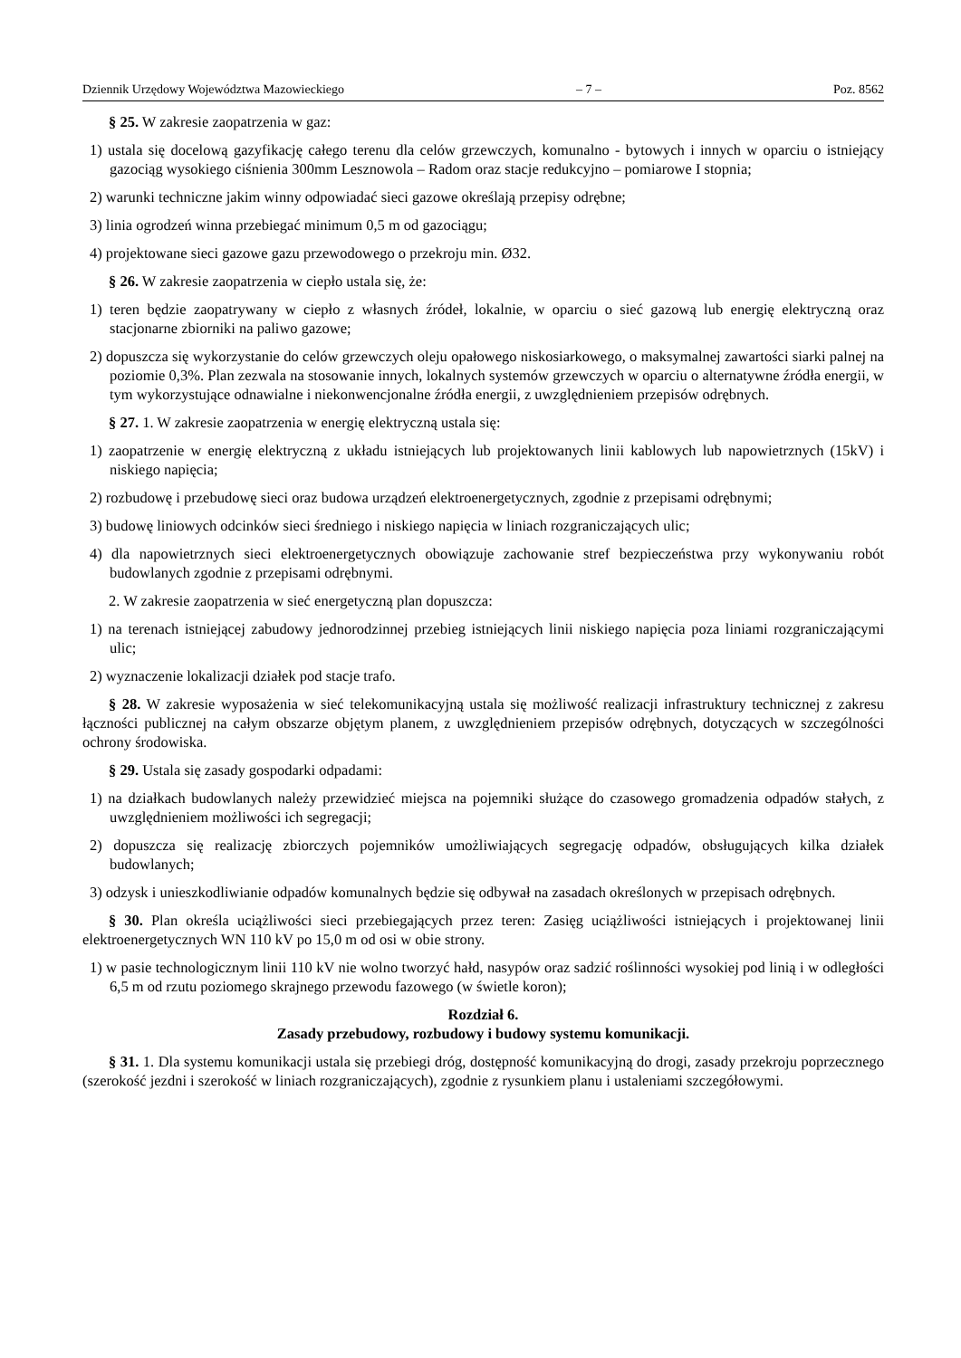Dziennik Urzędowy Województwa Mazowieckiego – 7 – Poz. 8562
§ 25. W zakresie zaopatrzenia w gaz:
1) ustala się docelową gazyfikację całego terenu dla celów grzewczych, komunalno - bytowych i innych w oparciu o istniejący gazociąg wysokiego ciśnienia 300mm Lesznowola – Radom oraz stacje redukcyjno – pomiarowe I stopnia;
2) warunki techniczne jakim winny odpowiadać sieci gazowe określają przepisy odrębne;
3) linia ogrodzeń winna przebiegać minimum 0,5 m od gazociągu;
4) projektowane sieci gazowe gazu przewodowego o przekroju min. Ø32.
§ 26. W zakresie zaopatrzenia w ciepło ustala się, że:
1) teren będzie zaopatrywany w ciepło z własnych źródeł, lokalnie, w oparciu o sieć gazową lub energię elektryczną oraz stacjonarne zbiorniki na paliwo gazowe;
2) dopuszcza się wykorzystanie do celów grzewczych oleju opałowego niskosiarkowego, o maksymalnej zawartości siarki palnej na poziomie 0,3%. Plan zezwala na stosowanie innych, lokalnych systemów grzewczych w oparciu o alternatywne źródła energii, w tym wykorzystujące odnawialne i niekonwencjonalne źródła energii, z uwzględnieniem przepisów odrębnych.
§ 27. 1. W zakresie zaopatrzenia w energię elektryczną ustala się:
1) zaopatrzenie w energię elektryczną z układu istniejących lub projektowanych linii kablowych lub napowietrznych (15kV) i niskiego napięcia;
2) rozbudowę i przebudowę sieci oraz budowa urządzeń elektroenergetycznych, zgodnie z przepisami odrębnymi;
3) budowę liniowych odcinków sieci średniego i niskiego napięcia w liniach rozgraniczających ulic;
4) dla napowietrznych sieci elektroenergetycznych obowiązuje zachowanie stref bezpieczeństwa przy wykonywaniu robót budowlanych zgodnie z przepisami odrębnymi.
2. W zakresie zaopatrzenia w sieć energetyczną plan dopuszcza:
1) na terenach istniejącej zabudowy jednorodzinnej przebieg istniejących linii niskiego napięcia poza liniami rozgraniczającymi ulic;
2) wyznaczenie lokalizacji działek pod stacje trafo.
§ 28. W zakresie wyposażenia w sieć telekomunikacyjną ustala się możliwość realizacji infrastruktury technicznej z zakresu łączności publicznej na całym obszarze objętym planem, z uwzględnieniem przepisów odrębnych, dotyczących w szczególności ochrony środowiska.
§ 29. Ustala się zasady gospodarki odpadami:
1) na działkach budowlanych należy przewidzieć miejsca na pojemniki służące do czasowego gromadzenia odpadów stałych, z uwzględnieniem możliwości ich segregacji;
2) dopuszcza się realizację zbiorczych pojemników umożliwiających segregację odpadów, obsługujących kilka działek budowlanych;
3) odzysk i unieszkodliwianie odpadów komunalnych będzie się odbywał na zasadach określonych w przepisach odrębnych.
§ 30. Plan określa uciążliwości sieci przebiegających przez teren: Zasięg uciążliwości istniejących i projektowanej linii elektroenergetycznych WN 110 kV po 15,0 m od osi w obie strony.
1) w pasie technologicznym linii 110 kV nie wolno tworzyć hałd, nasypów oraz sadzić roślinności wysokiej pod linią i w odległości 6,5 m od rzutu poziomego skrajnego przewodu fazowego (w świetle koron);
Rozdział 6.
Zasady przebudowy, rozbudowy i budowy systemu komunikacji.
§ 31. 1. Dla systemu komunikacji ustala się przebiegi dróg, dostępność komunikacyjną do drogi, zasady przekroju poprzecznego (szerokość jezdni i szerokość w liniach rozgraniczających), zgodnie z rysunkiem planu i ustaleniami szczegółowymi.